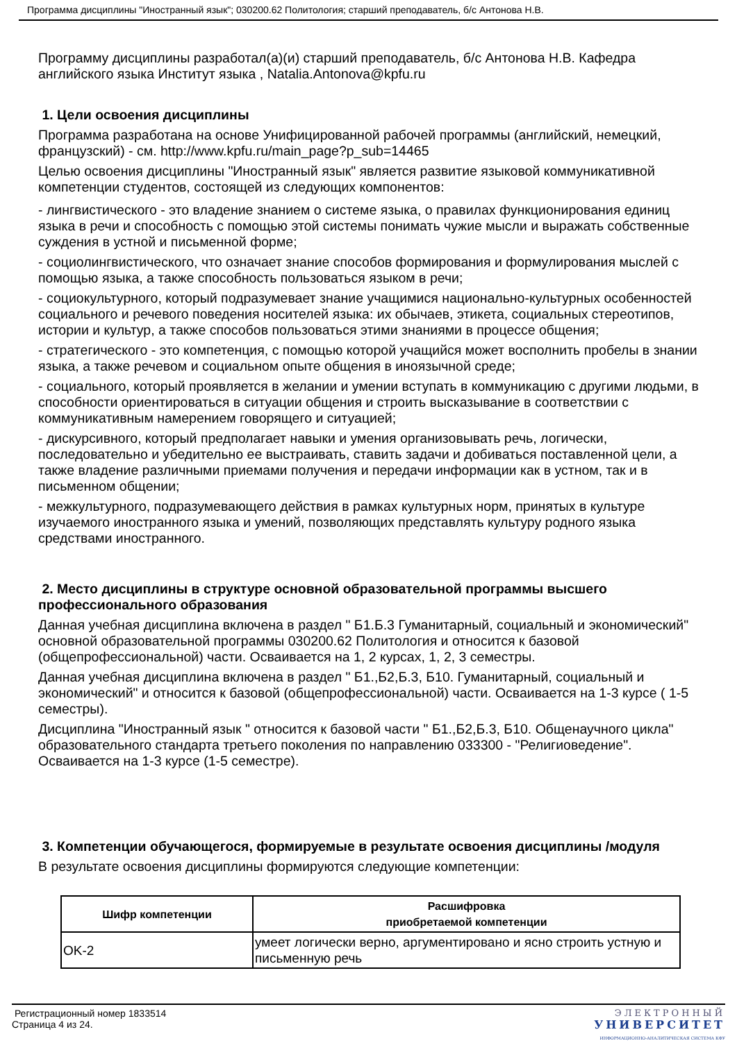Программа дисциплины "Иностранный язык"; 030200.62 Политология; старший преподаватель, б/с Антонова Н.В.
Программу дисциплины разработал(а)(и) старший преподаватель, б/с Антонова Н.В. Кафедра английского языка Институт языка , Natalia.Antonova@kpfu.ru
1. Цели освоения дисциплины
Программа разработана на основе Унифицированной рабочей программы (английский, немецкий, французский) - см. http://www.kpfu.ru/main_page?p_sub=14465
Целью освоения дисциплины "Иностранный язык" является развитие языковой коммуникативной компетенции студентов, состоящей из следующих компонентов:
- лингвистического - это владение знанием о системе языка, о правилах функционирования единиц языка в речи и способность с помощью этой системы понимать чужие мысли и выражать собственные суждения в устной и письменной форме;
- социолингвистического, что означает знание способов формирования и формулирования мыслей с помощью языка, а также способность пользоваться языком в речи;
- социокультурного, который подразумевает знание учащимися национально-культурных особенностей социального и речевого поведения носителей языка: их обычаев, этикета, социальных стереотипов, истории и культур, а также способов пользоваться этими знаниями в процессе общения;
- стратегического - это компетенция, с помощью которой учащийся может восполнить пробелы в знании языка, а также речевом и социальном опыте общения в иноязычной среде;
- социального, который проявляется в желании и умении вступать в коммуникацию с другими людьми, в способности ориентироваться в ситуации общения и строить высказывание в соответствии с коммуникативным намерением говорящего и ситуацией;
- дискурсивного, который предполагает навыки и умения организовывать речь, логически, последовательно и убедительно ее выстраивать, ставить задачи и добиваться поставленной цели, а также владение различными приемами получения и передачи информации как в устном, так и в письменном общении;
- межкультурного, подразумевающего действия в рамках культурных норм, принятых в культуре изучаемого иностранного языка и умений, позволяющих представлять культуру родного языка средствами иностранного.
2. Место дисциплины в структуре основной образовательной программы высшего профессионального образования
Данная учебная дисциплина включена в раздел " Б1.Б.3 Гуманитарный, социальный и экономический" основной образовательной программы 030200.62 Политология и относится к базовой (общепрофессиональной) части. Осваивается на 1, 2 курсах, 1, 2, 3 семестры.
Данная учебная дисциплина включена в раздел " Б1.,Б2,Б.3, Б10. Гуманитарный, социальный и экономический" и относится к базовой (общепрофессиональной) части. Осваивается на 1-3 курсе ( 1-5 семестры).
Дисциплина "Иностранный язык " относится к базовой части " Б1.,Б2,Б.3, Б10. Общенаучного цикла" образовательного стандарта третьего поколения по направлению 033300 - "Религиоведение". Осваивается на 1-3 курсе (1-5 семестре).
3. Компетенции обучающегося, формируемые в результате освоения дисциплины /модуля
В результате освоения дисциплины формируются следующие компетенции:
| Шифр компетенции | Расшифровка приобретаемой компетенции |
| --- | --- |
| OK-2 | умеет логически верно, аргументировано и ясно строить устную и письменную речь |
Регистрационный номер 1833514
Страница 4 из 24.
ЭЛЕКТРОННЫЙ
УНИВЕРСИТЕТ
ИНФОРМАЦИОННО-АНАЛИТИЧЕСКАЯ СИСТЕМА КФУ